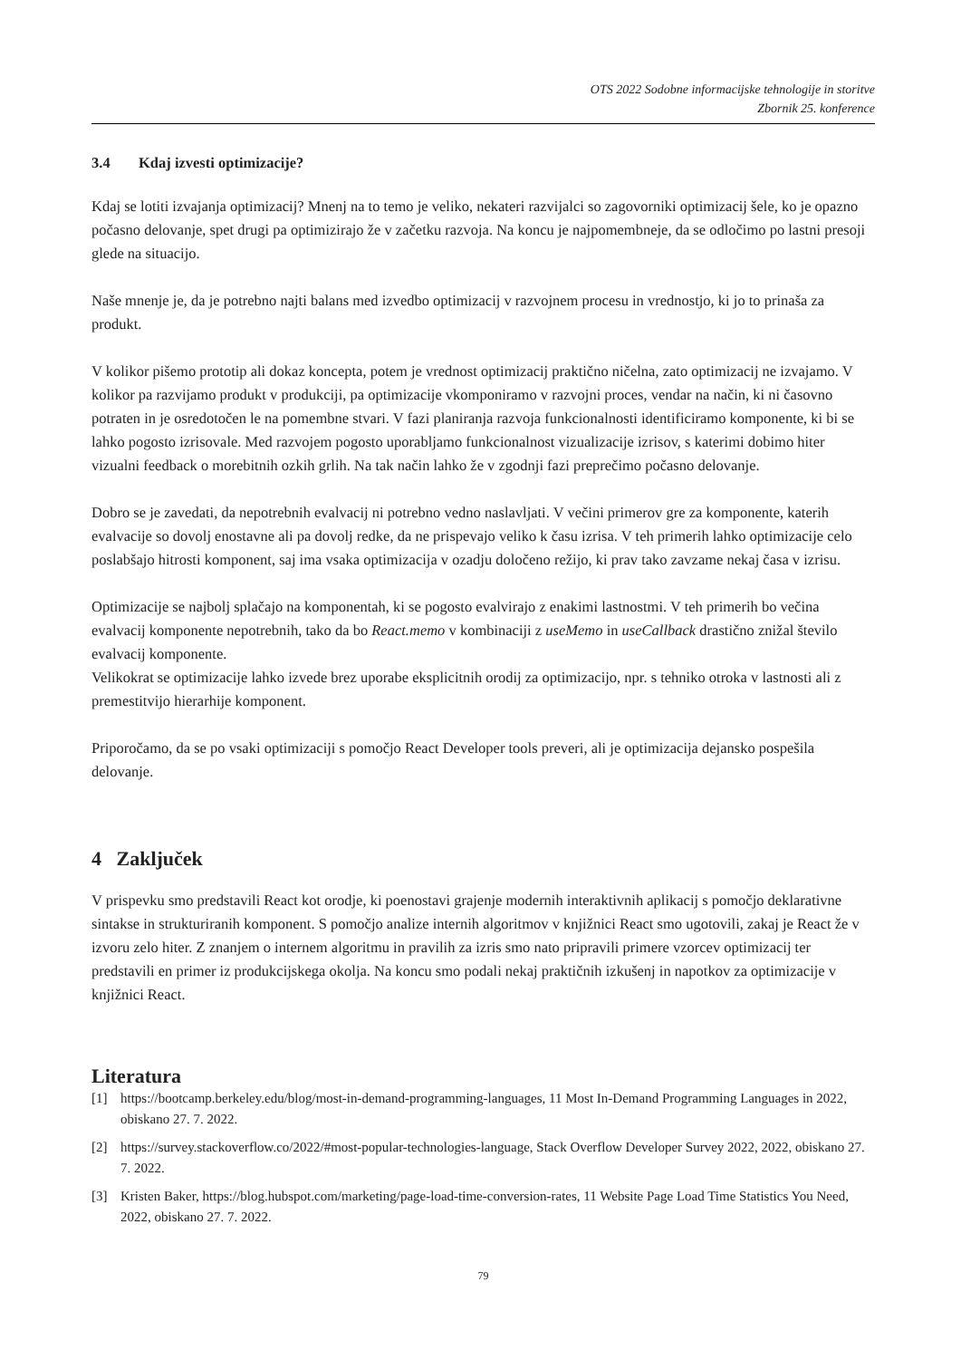OTS 2022 Sodobne informacijske tehnologije in storitve
Zbornik 25. konference
3.4 Kdaj izvesti optimizacije?
Kdaj se lotiti izvajanja optimizacij? Mnenj na to temo je veliko, nekateri razvijalci so zagovorniki optimizacij šele, ko je opazno počasno delovanje, spet drugi pa optimizirajo že v začetku razvoja. Na koncu je najpomembneje, da se odločimo po lastni presoji glede na situacijo.
Naše mnenje je, da je potrebno najti balans med izvedbo optimizacij v razvojnem procesu in vrednostjo, ki jo to prinaša za produkt.
V kolikor pišemo prototip ali dokaz koncepta, potem je vrednost optimizacij praktično ničelna, zato optimizacij ne izvajamo. V kolikor pa razvijamo produkt v produkciji, pa optimizacije vkomponiramo v razvojni proces, vendar na način, ki ni časovno potraten in je osredotočen le na pomembne stvari. V fazi planiranja razvoja funkcionalnosti identificiramo komponente, ki bi se lahko pogosto izrisovale. Med razvojem pogosto uporabljamo funkcionalnost vizualizacije izrisov, s katerimi dobimo hiter vizualni feedback o morebitnih ozkih grlih. Na tak način lahko že v zgodnji fazi preprečimo počasno delovanje.
Dobro se je zavedati, da nepotrebnih evalvacij ni potrebno vedno naslavljati. V večini primerov gre za komponente, katerih evalvacije so dovolj enostavne ali pa dovolj redke, da ne prispevajo veliko k času izrisa. V teh primerih lahko optimizacije celo poslabšajo hitrosti komponent, saj ima vsaka optimizacija v ozadju določeno režijo, ki prav tako zavzame nekaj časa v izrisu.
Optimizacije se najbolj splačajo na komponentah, ki se pogosto evalvirajo z enakimi lastnostmi. V teh primerih bo večina evalvacij komponente nepotrebnih, tako da bo React.memo v kombinaciji z useMemo in useCallback drastično znižal število evalvacij komponente.
Velikokrat se optimizacije lahko izvede brez uporabe eksplicitnih orodij za optimizacijo, npr. s tehniko otroka v lastnosti ali z premestitvijo hierarhije komponent.
Priporočamo, da se po vsaki optimizaciji s pomočjo React Developer tools preveri, ali je optimizacija dejansko pospešila delovanje.
4 Zaključek
V prispevku smo predstavili React kot orodje, ki poenostavi grajenje modernih interaktivnih aplikacij s pomočjo deklarativne sintakse in strukturiranih komponent. S pomočjo analize internih algoritmov v knjižnici React smo ugotovili, zakaj je React že v izvoru zelo hiter. Z znanjem o internem algoritmu in pravilih za izris smo nato pripravili primere vzorcev optimizacij ter predstavili en primer iz produkcijskega okolja. Na koncu smo podali nekaj praktičnih izkušenj in napotkov za optimizacije v knjižnici React.
Literatura
[1] https://bootcamp.berkeley.edu/blog/most-in-demand-programming-languages, 11 Most In-Demand Programming Languages in 2022, obiskano 27. 7. 2022.
[2] https://survey.stackoverflow.co/2022/#most-popular-technologies-language, Stack Overflow Developer Survey 2022, 2022, obiskano 27. 7. 2022.
[3] Kristen Baker, https://blog.hubspot.com/marketing/page-load-time-conversion-rates, 11 Website Page Load Time Statistics You Need, 2022, obiskano 27. 7. 2022.
79